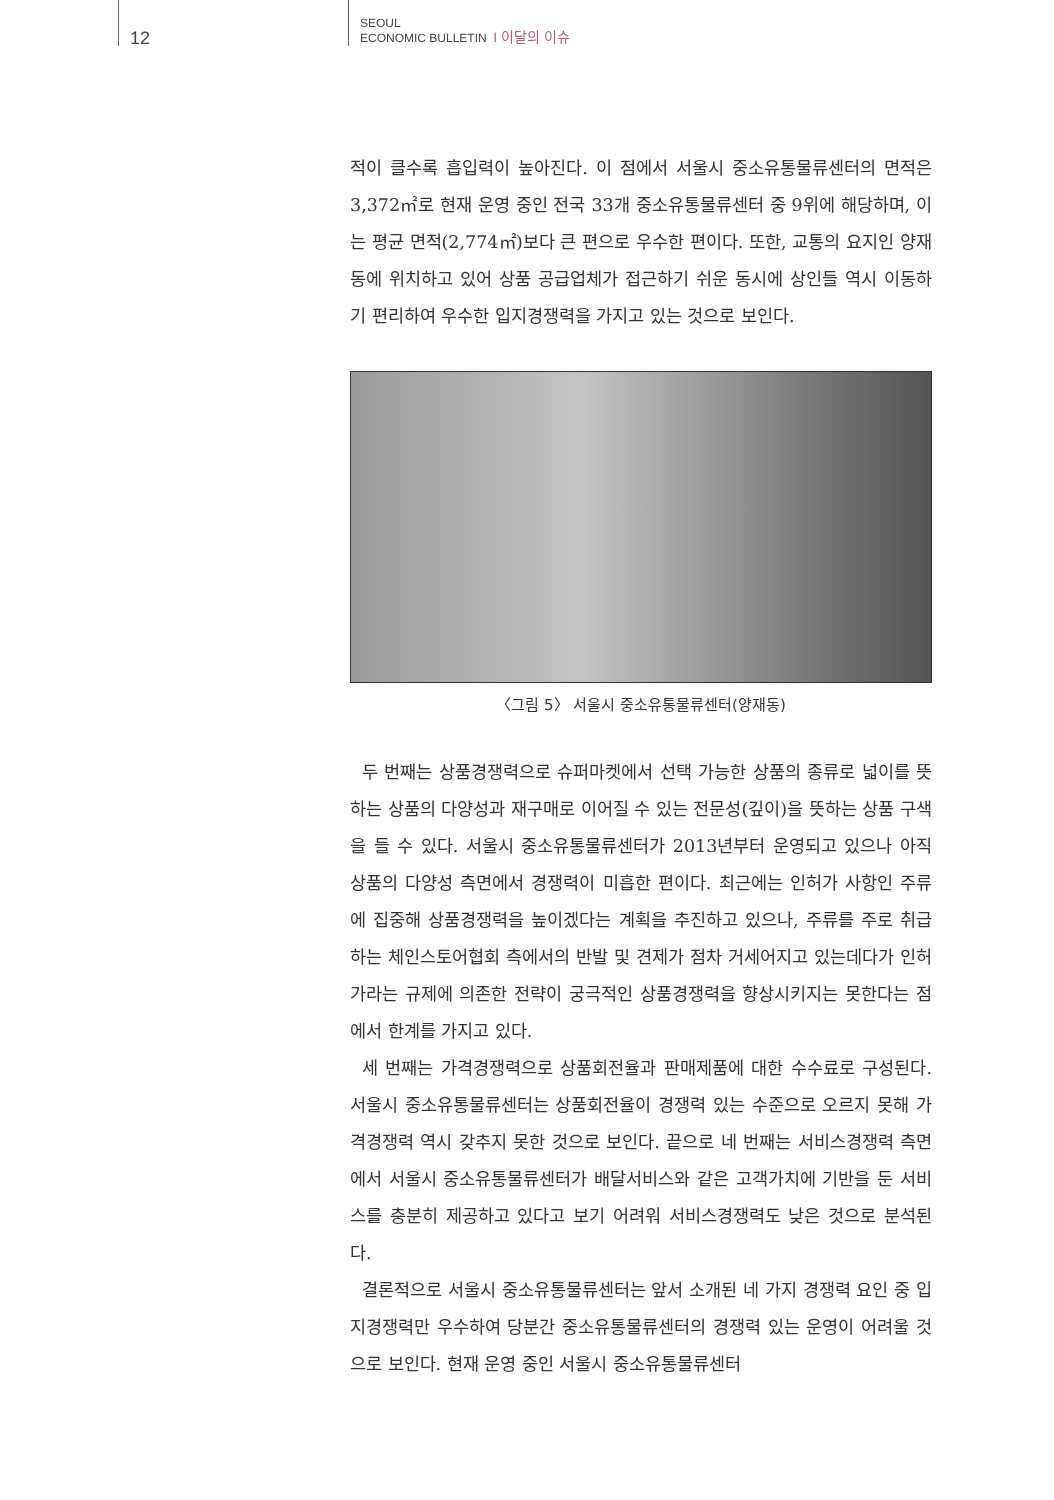12
SEOUL
ECONOMIC BULLETIN I 이달의 이슈
적이 클수록 흡입력이 높아진다. 이 점에서 서울시 중소유통물류센터의 면적은 3,372㎡로 현재 운영 중인 전국 33개 중소유통물류센터 중 9위에 해당하며, 이는 평균 면적(2,774㎡)보다 큰 편으로 우수한 편이다. 또한, 교통의 요지인 양재동에 위치하고 있어 상품 공급업체가 접근하기 쉬운 동시에 상인들 역시 이동하기 편리하여 우수한 입지경쟁력을 가지고 있는 것으로 보인다.
〈그림 5〉 서울시 중소유통물류센터(양재동)
두 번째는 상품경쟁력으로 슈퍼마켓에서 선택 가능한 상품의 종류로 넓이를 뜻하는 상품의 다양성과 재구매로 이어질 수 있는 전문성(깊이)을 뜻하는 상품 구색을 들 수 있다. 서울시 중소유통물류센터가 2013년부터 운영되고 있으나 아직 상품의 다양성 측면에서 경쟁력이 미흡한 편이다. 최근에는 인허가 사항인 주류에 집중해 상품경쟁력을 높이겠다는 계획을 추진하고 있으나, 주류를 주로 취급하는 체인스토어협회 측에서의 반발 및 견제가 점차 거세어지고 있는데다가 인허가라는 규제에 의존한 전략이 궁극적인 상품경쟁력을 향상시키지는 못한다는 점에서 한계를 가지고 있다.
세 번째는 가격경쟁력으로 상품회전율과 판매제품에 대한 수수료로 구성된다. 서울시 중소유통물류센터는 상품회전율이 경쟁력 있는 수준으로 오르지 못해 가격경쟁력 역시 갖추지 못한 것으로 보인다. 끝으로 네 번째는 서비스경쟁력 측면에서 서울시 중소유통물류센터가 배달서비스와 같은 고객가치에 기반을 둔 서비스를 충분히 제공하고 있다고 보기 어려워 서비스경쟁력도 낮은 것으로 분석된다.
결론적으로 서울시 중소유통물류센터는 앞서 소개된 네 가지 경쟁력 요인 중 입지경쟁력만 우수하여 당분간 중소유통물류센터의 경쟁력 있는 운영이 어려울 것으로 보인다. 현재 운영 중인 서울시 중소유통물류센터